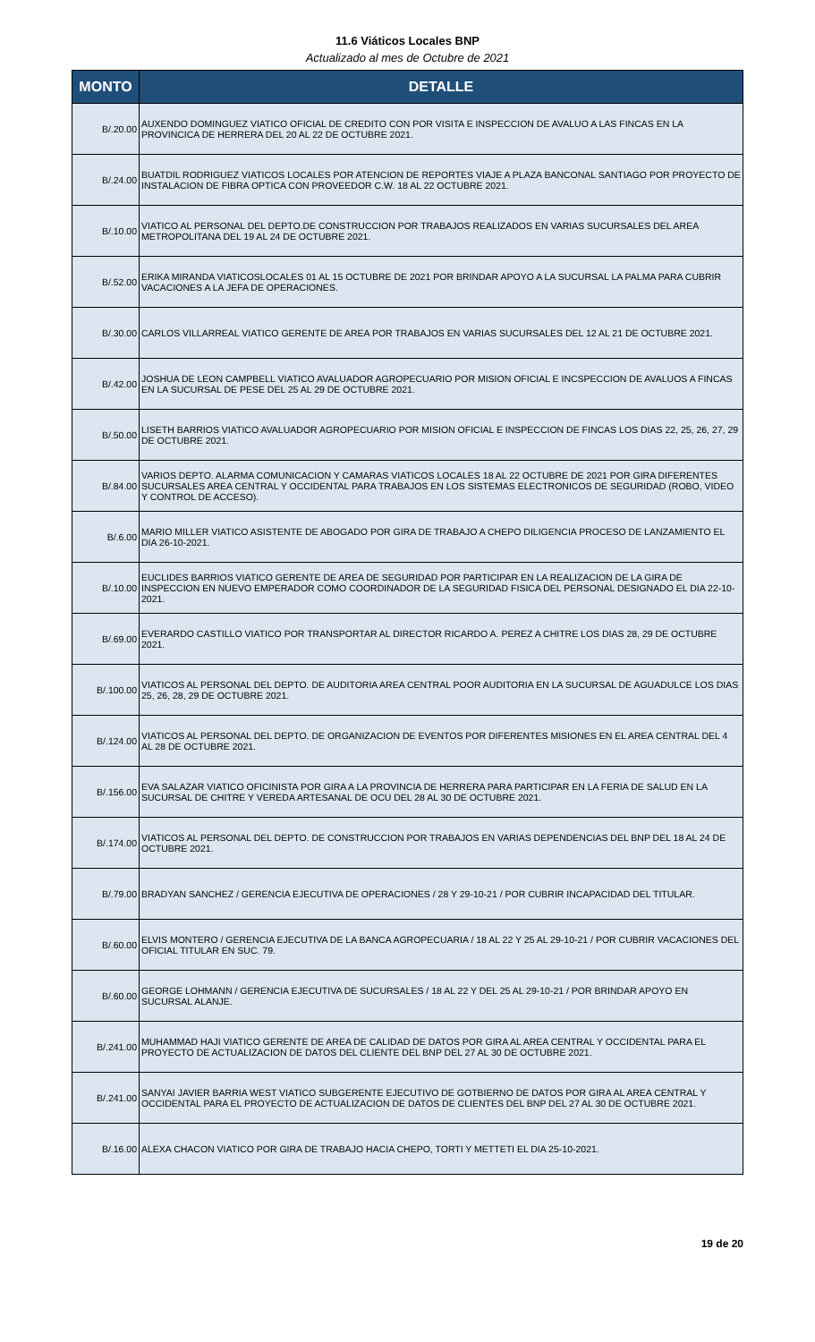11.6 Viáticos Locales BNP
Actualizado al mes de Octubre de 2021
| MONTO | DETALLE |
| --- | --- |
| B/.20.00 | AUXENDO DOMINGUEZ VIATICO OFICIAL DE CREDITO CON POR VISITA E INSPECCION DE AVALUO A LAS FINCAS EN LA PROVINCICA DE HERRERA DEL 20 AL 22 DE OCTUBRE 2021. |
| B/.24.00 | BUATDIL RODRIGUEZ VIATICOS LOCALES POR ATENCION DE REPORTES VIAJE A PLAZA BANCONAL SANTIAGO POR PROYECTO DE INSTALACION DE FIBRA OPTICA CON PROVEEDOR C.W. 18 AL 22 OCTUBRE 2021. |
| B/.10.00 | VIATICO AL PERSONAL DEL DEPTO.DE CONSTRUCCION POR TRABAJOS REALIZADOS EN VARIAS SUCURSALES DEL AREA METROPOLITANA DEL 19 AL 24 DE OCTUBRE 2021. |
| B/.52.00 | ERIKA MIRANDA VIATICOSLOCALES 01 AL 15 OCTUBRE DE 2021 POR BRINDAR APOYO A LA SUCURSAL LA PALMA PARA CUBRIR VACACIONES A LA JEFA DE OPERACIONES. |
| B/.30.00 | CARLOS VILLARREAL VIATICO GERENTE DE AREA POR TRABAJOS EN VARIAS SUCURSALES DEL 12 AL 21 DE OCTUBRE 2021. |
| B/.42.00 | JOSHUA DE LEON CAMPBELL VIATICO AVALUADOR AGROPECUARIO POR MISION OFICIAL E INCSPECCION DE AVALUOS A FINCAS EN LA SUCURSAL DE PESE DEL 25 AL 29 DE OCTUBRE 2021. |
| B/.50.00 | LISETH BARRIOS VIATICO AVALUADOR AGROPECUARIO POR MISION OFICIAL E INSPECCION DE FINCAS LOS DIAS 22, 25, 26, 27, 29 DE OCTUBRE 2021. |
| B/.84.00 | VARIOS DEPTO. ALARMA COMUNICACION Y CAMARAS VIATICOS LOCALES 18 AL 22 OCTUBRE DE 2021 POR GIRA DIFERENTES SUCURSALES AREA CENTRAL Y OCCIDENTAL PARA TRABAJOS EN LOS SISTEMAS ELECTRONICOS DE SEGURIDAD (ROBO, VIDEO Y CONTROL DE ACCESO). |
| B/.6.00 | MARIO MILLER VIATICO ASISTENTE DE ABOGADO POR GIRA DE TRABAJO A CHEPO DILIGENCIA PROCESO DE LANZAMIENTO EL DIA 26-10-2021. |
| B/.10.00 | EUCLIDES BARRIOS VIATICO GERENTE DE AREA DE SEGURIDAD POR PARTICIPAR EN LA REALIZACION DE LA GIRA DE INSPECCION EN NUEVO EMPERADOR COMO COORDINADOR DE LA SEGURIDAD FISICA DEL PERSONAL DESIGNADO EL DIA 22-10-2021. |
| B/.69.00 | EVERARDO CASTILLO VIATICO POR TRANSPORTAR AL DIRECTOR RICARDO A. PEREZ A CHITRE LOS DIAS 28, 29 DE OCTUBRE 2021. |
| B/.100.00 | VIATICOS AL PERSONAL DEL DEPTO. DE AUDITORIA AREA CENTRAL POOR AUDITORIA EN LA SUCURSAL DE AGUADULCE LOS DIAS 25, 26, 28, 29 DE OCTUBRE 2021. |
| B/.124.00 | VIATICOS AL PERSONAL DEL DEPTO. DE ORGANIZACION DE EVENTOS POR DIFERENTES MISIONES EN EL AREA CENTRAL DEL 4 AL 28 DE OCTUBRE 2021. |
| B/.156.00 | EVA SALAZAR VIATICO OFICINISTA POR GIRA A LA PROVINCIA DE HERRERA PARA PARTICIPAR EN LA FERIA DE SALUD EN LA SUCURSAL DE CHITRE Y VEREDA ARTESANAL DE OCU DEL 28 AL 30 DE OCTUBRE 2021. |
| B/.174.00 | VIATICOS AL PERSONAL DEL DEPTO. DE CONSTRUCCION POR TRABAJOS EN VARIAS DEPENDENCIAS DEL BNP DEL 18 AL 24 DE OCTUBRE 2021. |
| B/.79.00 | BRADYAN SANCHEZ / GERENCIA EJECUTIVA DE OPERACIONES / 28 Y 29-10-21 / POR CUBRIR INCAPACIDAD DEL TITULAR. |
| B/.60.00 | ELVIS MONTERO / GERENCIA EJECUTIVA DE LA BANCA AGROPECUARIA / 18 AL 22 Y 25 AL 29-10-21 / POR CUBRIR VACACIONES DEL OFICIAL TITULAR EN SUC. 79. |
| B/.60.00 | GEORGE LOHMANN / GERENCIA EJECUTIVA DE SUCURSALES / 18 AL 22 Y DEL 25 AL 29-10-21 / POR BRINDAR APOYO EN SUCURSAL ALANJE. |
| B/.241.00 | MUHAMMAD HAJI VIATICO GERENTE DE AREA DE CALIDAD DE DATOS POR GIRA AL AREA CENTRAL Y OCCIDENTAL PARA EL PROYECTO DE ACTUALIZACION DE DATOS DEL CLIENTE DEL BNP DEL 27 AL 30 DE OCTUBRE 2021. |
| B/.241.00 | SANYAI JAVIER BARRIA WEST VIATICO SUBGERENTE EJECUTIVO DE GOTBIERNO DE DATOS POR GIRA AL AREA CENTRAL Y OCCIDENTAL PARA EL PROYECTO DE ACTUALIZACION DE DATOS DE CLIENTES DEL BNP DEL 27 AL 30 DE OCTUBRE 2021. |
| B/.16.00 | ALEXA CHACON VIATICO POR GIRA DE TRABAJO HACIA CHEPO, TORTI Y METTETI EL DIA 25-10-2021. |
19 de 20